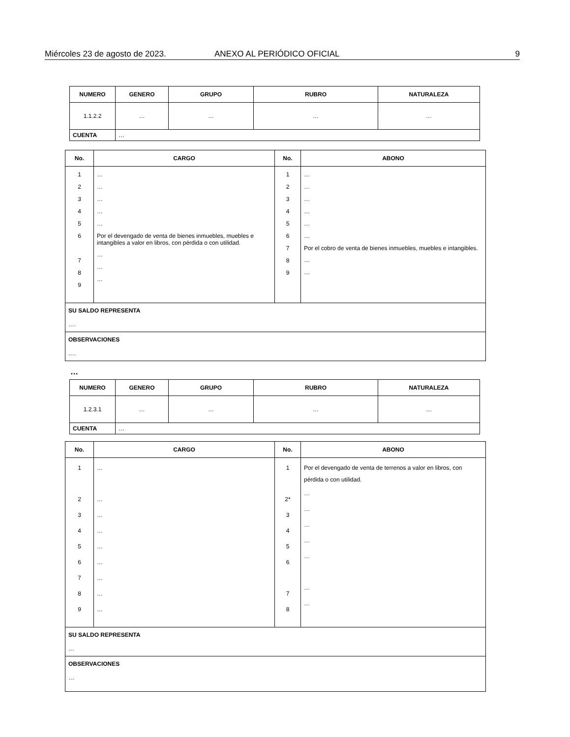Miércoles 23 de agosto de 2023. ANEXO AL PERIÓDICO OFICIAL 9
| NUMERO | GENERO | GRUPO | RUBRO | NATURALEZA |
| --- | --- | --- | --- | --- |
| 1.1.2.2 | … | … | … | … |
| CUENTA | … | | | |
| No. | CARGO | No. | ABONO |
| --- | --- | --- | --- |
| 1 2 3 4 5 6 7 8 9 | … … … … … Por el devengado de venta de bienes inmuebles, muebles e intangibles a valor en libros, con pérdida o con utilidad. … … … | 1 2 3 4 5 6 7 8 9 | … … … … … … Por el cobro de venta de bienes inmuebles, muebles e intangibles. … … |
| SU SALDO REPRESENTA …. | | | |
| OBSERVACIONES …. | | | |
…
| NUMERO | GENERO | GRUPO | RUBRO | NATURALEZA |
| --- | --- | --- | --- | --- |
| 1.2.3.1 | … | … | … | … |
| CUENTA | … | | | |
| No. | CARGO | No. | ABONO |
| --- | --- | --- | --- |
| 1 2 3 4 5 6 7 8 9 | … … … … … … … … … | 1 2* 3 4 5 6 7 8 | Por el devengado de venta de terrenos a valor en libros, con pérdida o con utilidad. … … … … … … … |
| SU SALDO REPRESENTA … | | | |
| OBSERVACIONES … | | | |